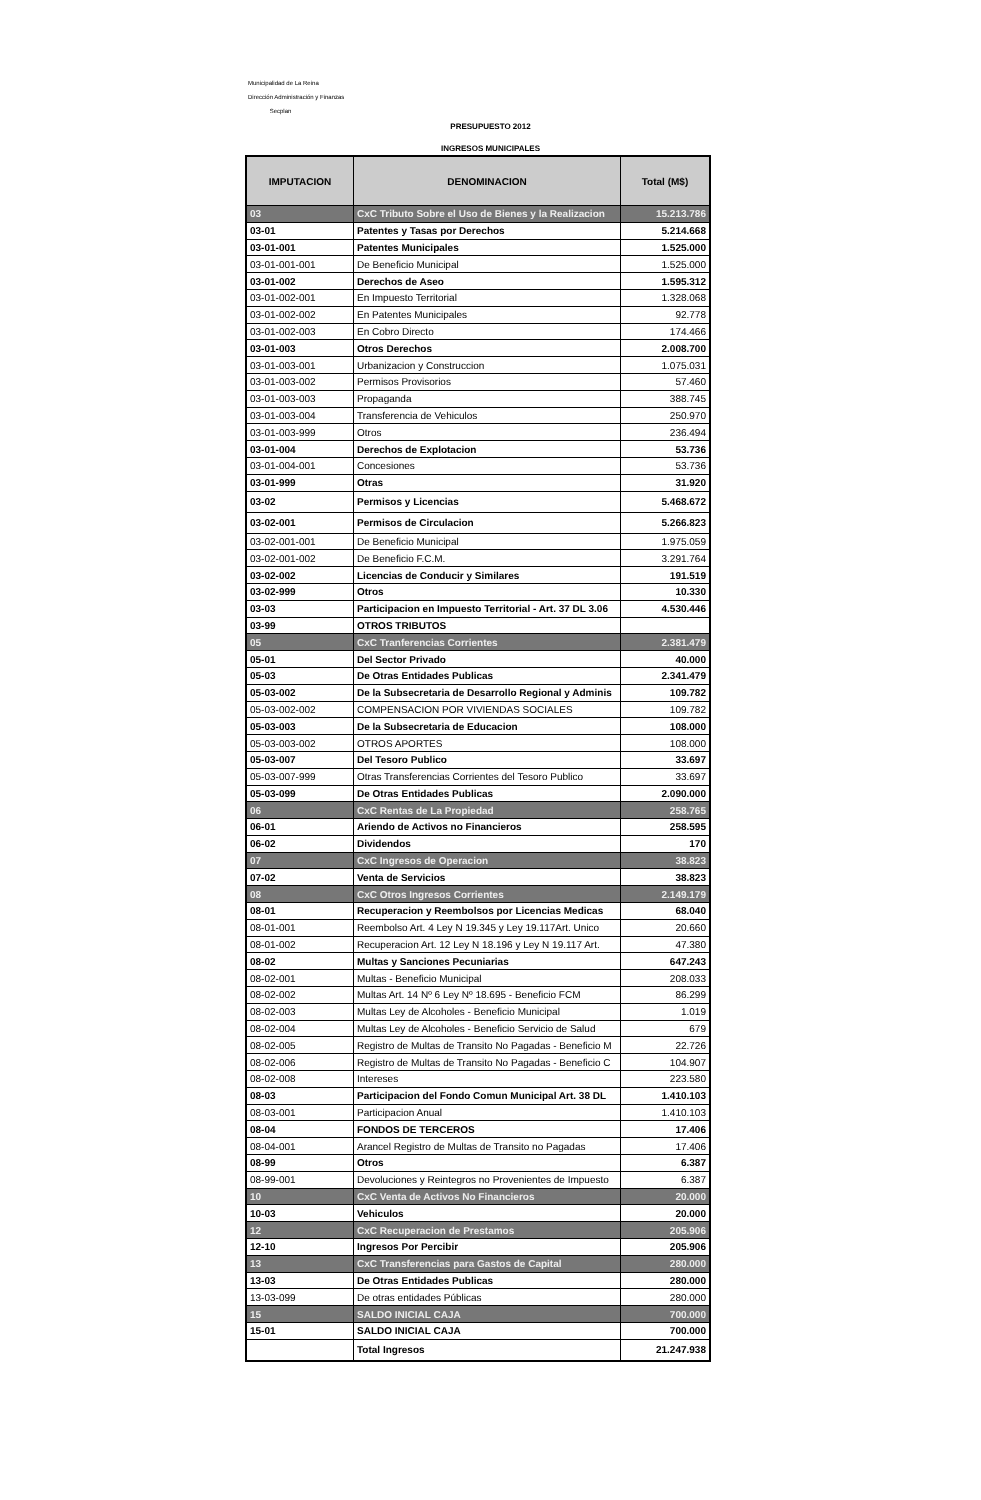Municipalidad de La Reina
Dirección Administración y Finanzas
Secplan
PRESUPUESTO 2012
INGRESOS MUNICIPALES
| IMPUTACION | DENOMINACION | Total (M$) |
| --- | --- | --- |
| 03 | CxC Tributo Sobre el Uso de Bienes y la Realizacion | 15.213.786 |
| 03-01 | Patentes y Tasas por Derechos | 5.214.668 |
| 03-01-001 | Patentes Municipales | 1.525.000 |
| 03-01-001-001 | De Beneficio Municipal | 1.525.000 |
| 03-01-002 | Derechos de Aseo | 1.595.312 |
| 03-01-002-001 | En Impuesto Territorial | 1.328.068 |
| 03-01-002-002 | En Patentes Municipales | 92.778 |
| 03-01-002-003 | En Cobro Directo | 174.466 |
| 03-01-003 | Otros Derechos | 2.008.700 |
| 03-01-003-001 | Urbanizacion y Construccion | 1.075.031 |
| 03-01-003-002 | Permisos Provisorios | 57.460 |
| 03-01-003-003 | Propaganda | 388.745 |
| 03-01-003-004 | Transferencia de Vehiculos | 250.970 |
| 03-01-003-999 | Otros | 236.494 |
| 03-01-004 | Derechos de Explotacion | 53.736 |
| 03-01-004-001 | Concesiones | 53.736 |
| 03-01-999 | Otras | 31.920 |
| 03-02 | Permisos y Licencias | 5.468.672 |
| 03-02-001 | Permisos de Circulacion | 5.266.823 |
| 03-02-001-001 | De Beneficio Municipal | 1.975.059 |
| 03-02-001-002 | De Beneficio F.C.M. | 3.291.764 |
| 03-02-002 | Licencias de Conducir y Similares | 191.519 |
| 03-02-999 | Otros | 10.330 |
| 03-03 | Participacion en Impuesto Territorial - Art. 37 DL 3.06 | 4.530.446 |
| 03-99 | OTROS TRIBUTOS | |
| 05 | CxC Tranferencias Corrientes | 2.381.479 |
| 05-01 | Del Sector Privado | 40.000 |
| 05-03 | De Otras Entidades Publicas | 2.341.479 |
| 05-03-002 | De la Subsecretaria de Desarrollo Regional y Adminis | 109.782 |
| 05-03-002-002 | COMPENSACION POR VIVIENDAS SOCIALES | 109.782 |
| 05-03-003 | De la Subsecretaria de Educacion | 108.000 |
| 05-03-003-002 | OTROS APORTES | 108.000 |
| 05-03-007 | Del Tesoro Publico | 33.697 |
| 05-03-007-999 | Otras Transferencias Corrientes del Tesoro Publico | 33.697 |
| 05-03-099 | De Otras Entidades Publicas | 2.090.000 |
| 06 | CxC Rentas de La Propiedad | 258.765 |
| 06-01 | Ariendo de Activos no Financieros | 258.595 |
| 06-02 | Dividendos | 170 |
| 07 | CxC Ingresos de Operacion | 38.823 |
| 07-02 | Venta de Servicios | 38.823 |
| 08 | CxC Otros Ingresos Corrientes | 2.149.179 |
| 08-01 | Recuperacion y Reembolsos por Licencias Medicas | 68.040 |
| 08-01-001 | Reembolso Art. 4 Ley N 19.345 y Ley 19.117Art. Unico | 20.660 |
| 08-01-002 | Recuperacion Art. 12 Ley N 18.196 y Ley N 19.117 Art. | 47.380 |
| 08-02 | Multas y Sanciones Pecuniarias | 647.243 |
| 08-02-001 | Multas - Beneficio Municipal | 208.033 |
| 08-02-002 | Multas Art. 14 Nº 6 Ley Nº 18.695 - Beneficio FCM | 86.299 |
| 08-02-003 | Multas Ley de Alcoholes - Beneficio Municipal | 1.019 |
| 08-02-004 | Multas Ley de Alcoholes - Beneficio Servicio de Salud | 679 |
| 08-02-005 | Registro de Multas de Transito No Pagadas - Beneficio M | 22.726 |
| 08-02-006 | Registro de Multas de Transito No Pagadas - Beneficio C | 104.907 |
| 08-02-008 | Intereses | 223.580 |
| 08-03 | Participacion del Fondo Comun Municipal Art. 38 DL | 1.410.103 |
| 08-03-001 | Participacion Anual | 1.410.103 |
| 08-04 | FONDOS DE TERCEROS | 17.406 |
| 08-04-001 | Arancel Registro de Multas de Transito no Pagadas | 17.406 |
| 08-99 | Otros | 6.387 |
| 08-99-001 | Devoluciones y Reintegros no Provenientes de Impuesto | 6.387 |
| 10 | CxC Venta de Activos No Financieros | 20.000 |
| 10-03 | Vehiculos | 20.000 |
| 12 | CxC Recuperacion de Prestamos | 205.906 |
| 12-10 | Ingresos Por Percibir | 205.906 |
| 13 | CxC Transferencias para Gastos de Capital | 280.000 |
| 13-03 | De Otras Entidades Publicas | 280.000 |
| 13-03-099 | De otras entidades Públicas | 280.000 |
| 15 | SALDO INICIAL CAJA | 700.000 |
| 15-01 | SALDO INICIAL CAJA | 700.000 |
| | Total Ingresos | 21.247.938 |